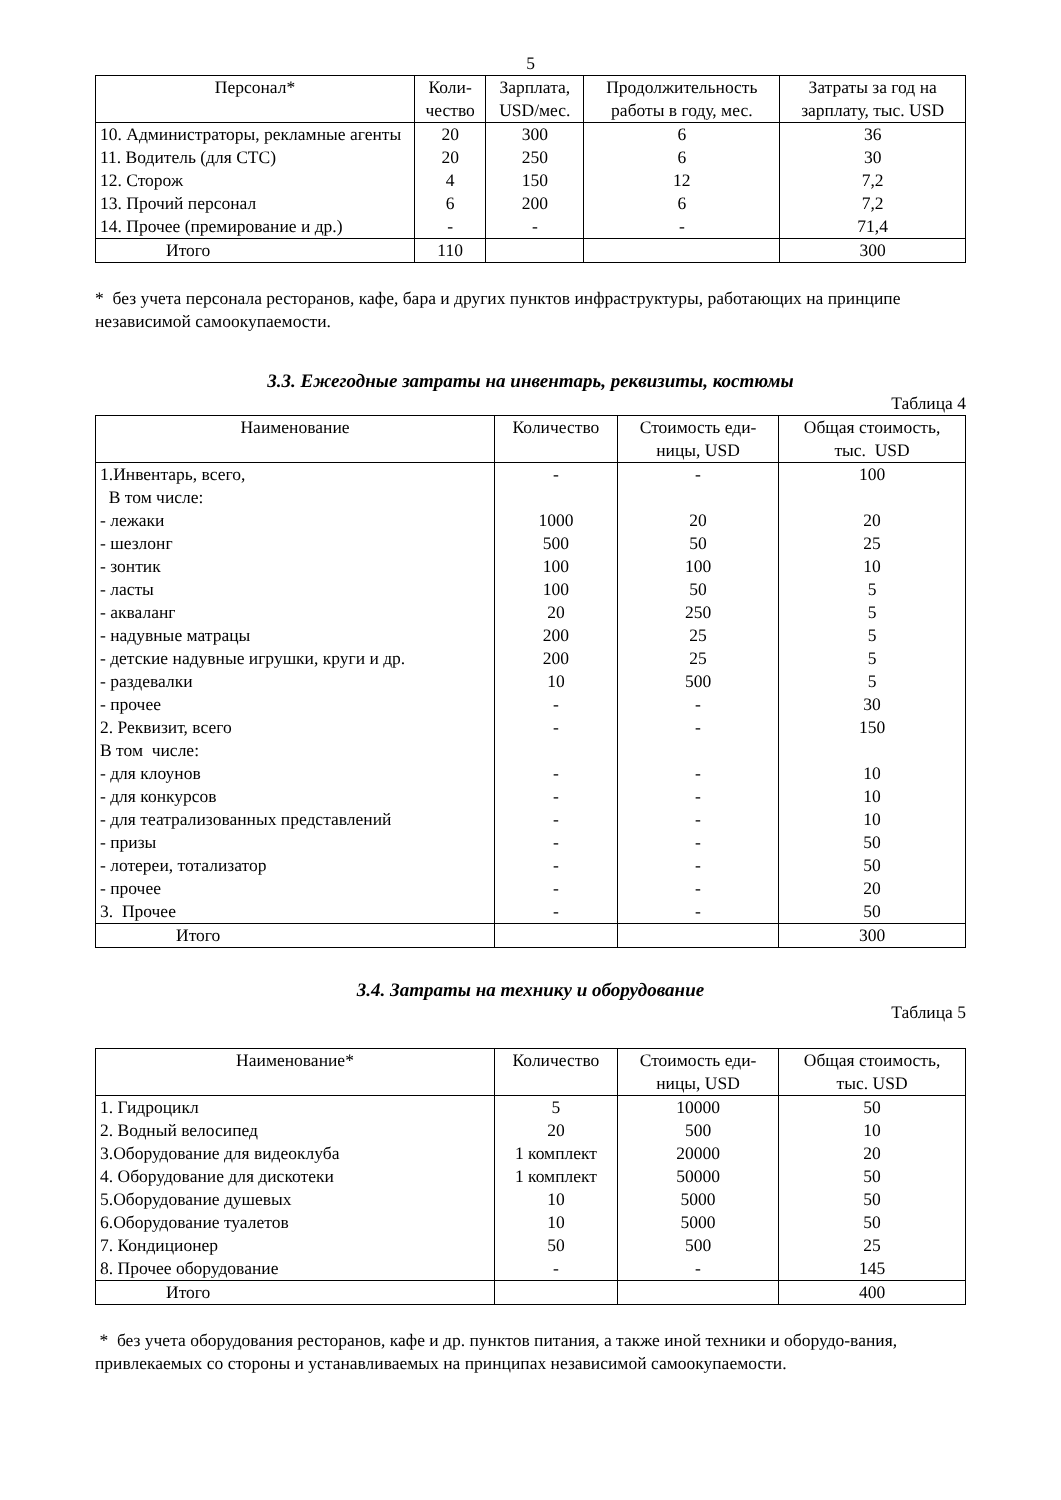5
| Персонал* | Коли- чество | Зарплата, USD/мес. | Продолжительность работы в году, мес. | Затраты за год на зарплату, тыс. USD |
| --- | --- | --- | --- | --- |
| 10. Администраторы, рекламные агенты | 20 | 300 | 6 | 36 |
| 11. Водитель (для СТС) | 20 | 250 | 6 | 30 |
| 12. Сторож | 4 | 150 | 12 | 7,2 |
| 13. Прочий персонал | 6 | 200 | 6 | 7,2 |
| 14. Прочее (премирование и др.) | - | - | - | 71,4 |
| Итого | 110 | | | 300 |
* без учета персонала ресторанов, кафе, бара и других пунктов инфраструктуры, работающих на принципе независимой самоокупаемости.
3.3. Ежегодные затраты на инвентарь, реквизиты, костюмы
Таблица 4
| Наименование | Количество | Стоимость еди- ницы, USD | Общая стоимость, тыс. USD |
| --- | --- | --- | --- |
| 1.Инвентарь, всего, | - | - | 100 |
| В том числе: | | | |
| - лежаки | 1000 | 20 | 20 |
| - шезлонг | 500 | 50 | 25 |
| - зонтик | 100 | 100 | 10 |
| - ласты | 100 | 50 | 5 |
| - акваланг | 20 | 250 | 5 |
| - надувные матрацы | 200 | 25 | 5 |
| - детские надувные игрушки, круги и др. | 200 | 25 | 5 |
| - раздевалки | 10 | 500 | 5 |
| - прочее | - | - | 30 |
| 2. Реквизит, всего | - | - | 150 |
| В том числе: | | | |
| - для клоунов | - | - | 10 |
| - для конкурсов | - | - | 10 |
| - для театрализованных представлений | - | - | 10 |
| - призы | - | - | 50 |
| - лотереи, тотализатор | - | - | 50 |
| - прочее | - | - | 20 |
| 3. Прочее | - | - | 50 |
| Итого | | | 300 |
3.4. Затраты на технику и оборудование
Таблица 5
| Наименование* | Количество | Стоимость еди- ницы, USD | Общая стоимость, тыс. USD |
| --- | --- | --- | --- |
| 1. Гидроцикл | 5 | 10000 | 50 |
| 2. Водный велосипед | 20 | 500 | 10 |
| 3.Оборудование для видеоклуба | 1 комплект | 20000 | 20 |
| 4. Оборудование для дискотеки | 1 комплект | 50000 | 50 |
| 5.Оборудование душевых | 10 | 5000 | 50 |
| 6.Оборудование туалетов | 10 | 5000 | 50 |
| 7. Кондиционер | 50 | 500 | 25 |
| 8. Прочее оборудование | - | - | 145 |
| Итого | | | 400 |
* без учета оборудования ресторанов, кафе и др. пунктов питания, а также иной техники и оборудо-вания, привлекаемых со стороны и устанавливаемых на принципах независимой самоокупаемости.